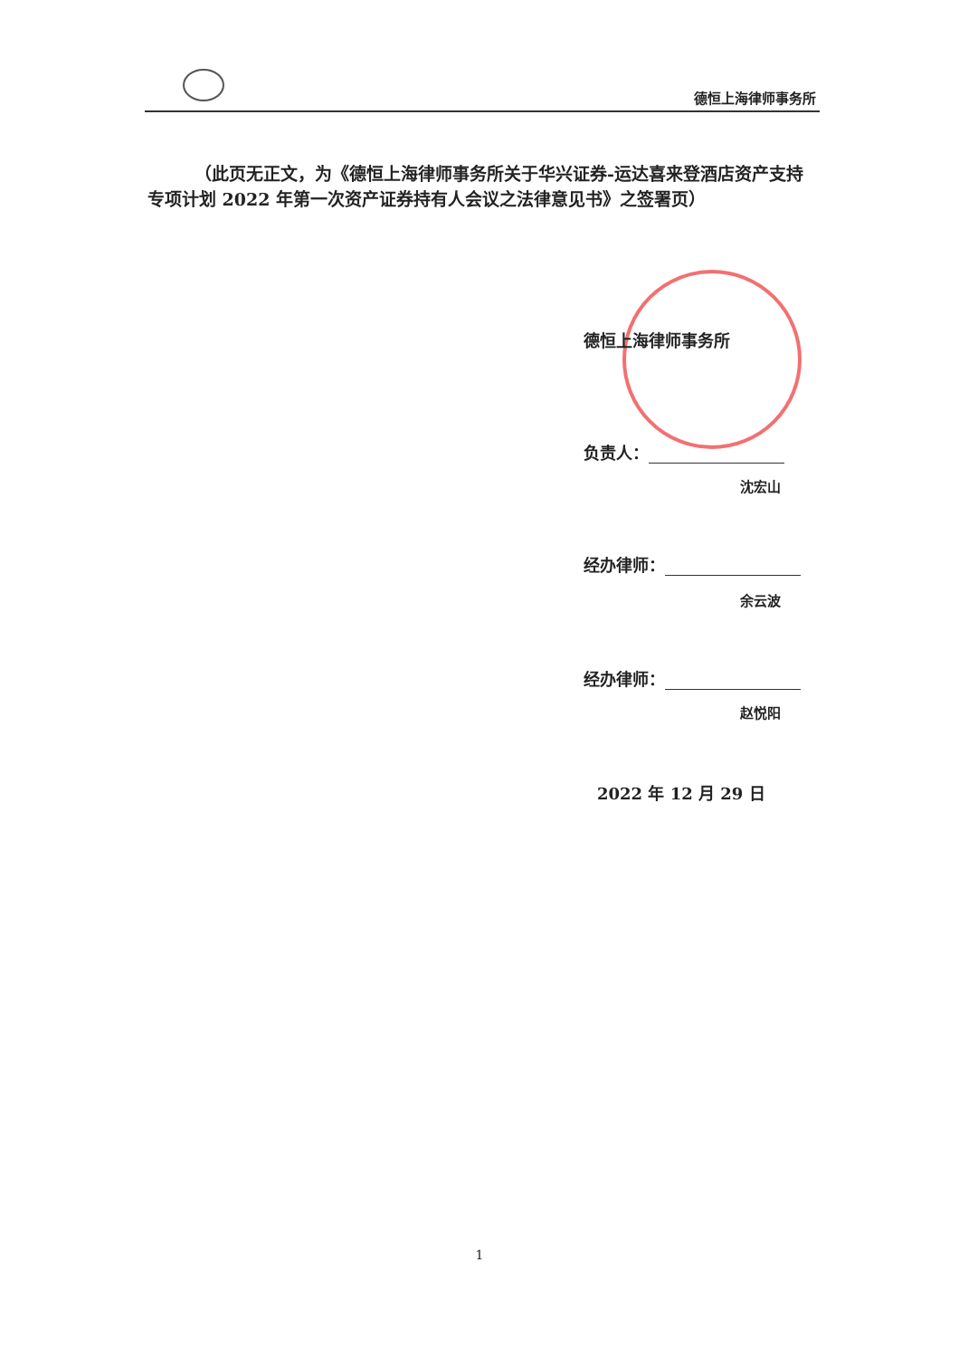德恒上海律师事务所
（此页无正文，为《德恒上海律师事务所关于华兴证券-运达喜来登酒店资产支持专项计划 2022 年第一次资产证券持有人会议之法律意见书》之签署页）
德恒上海律师事务所
负责人：
沈宏山
经办律师：
余云波
经办律师：
赵悦阳
2022 年 12 月 29 日
1